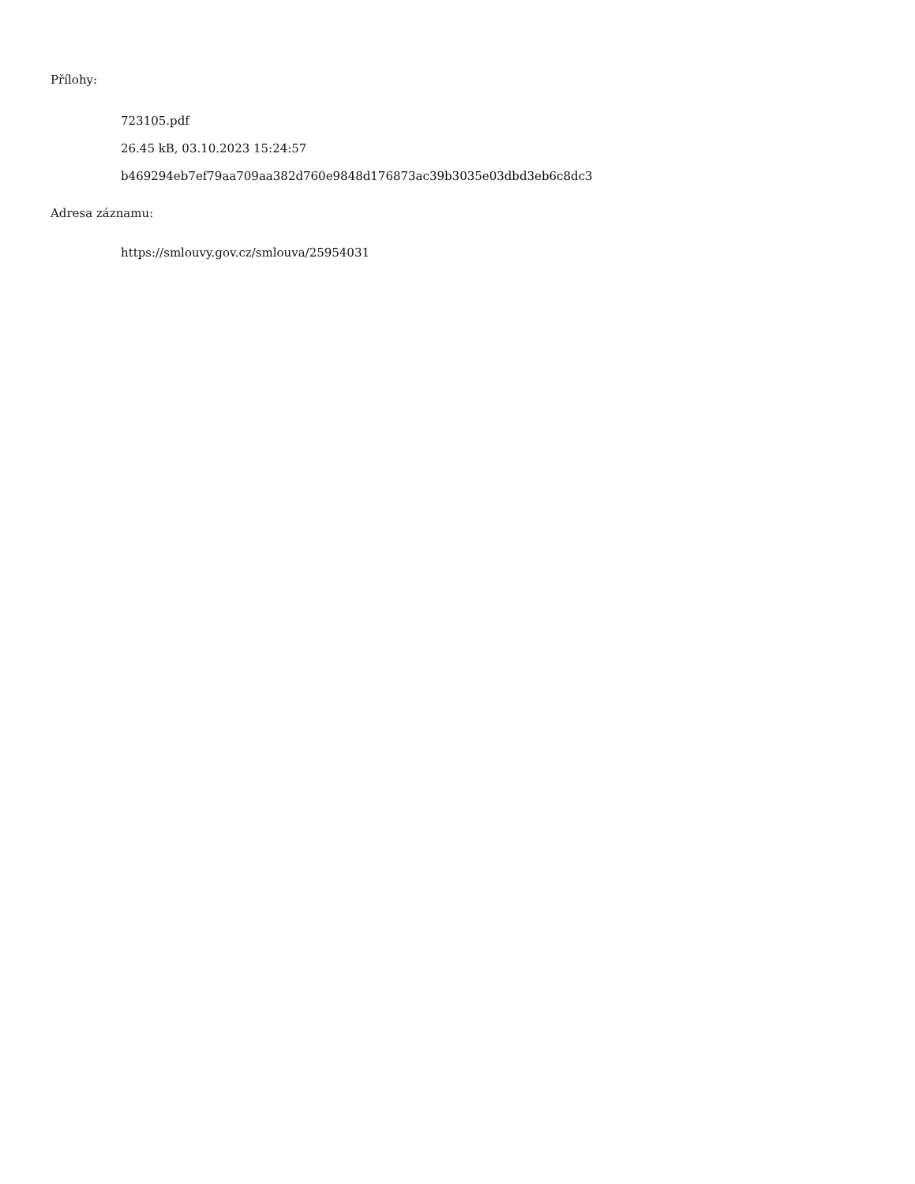Přílohy:
723105.pdf
26.45 kB, 03.10.2023 15:24:57
b469294eb7ef79aa709aa382d760e9848d176873ac39b3035e03dbd3eb6c8dc3
Adresa záznamu:
https://smlouvy.gov.cz/smlouva/25954031